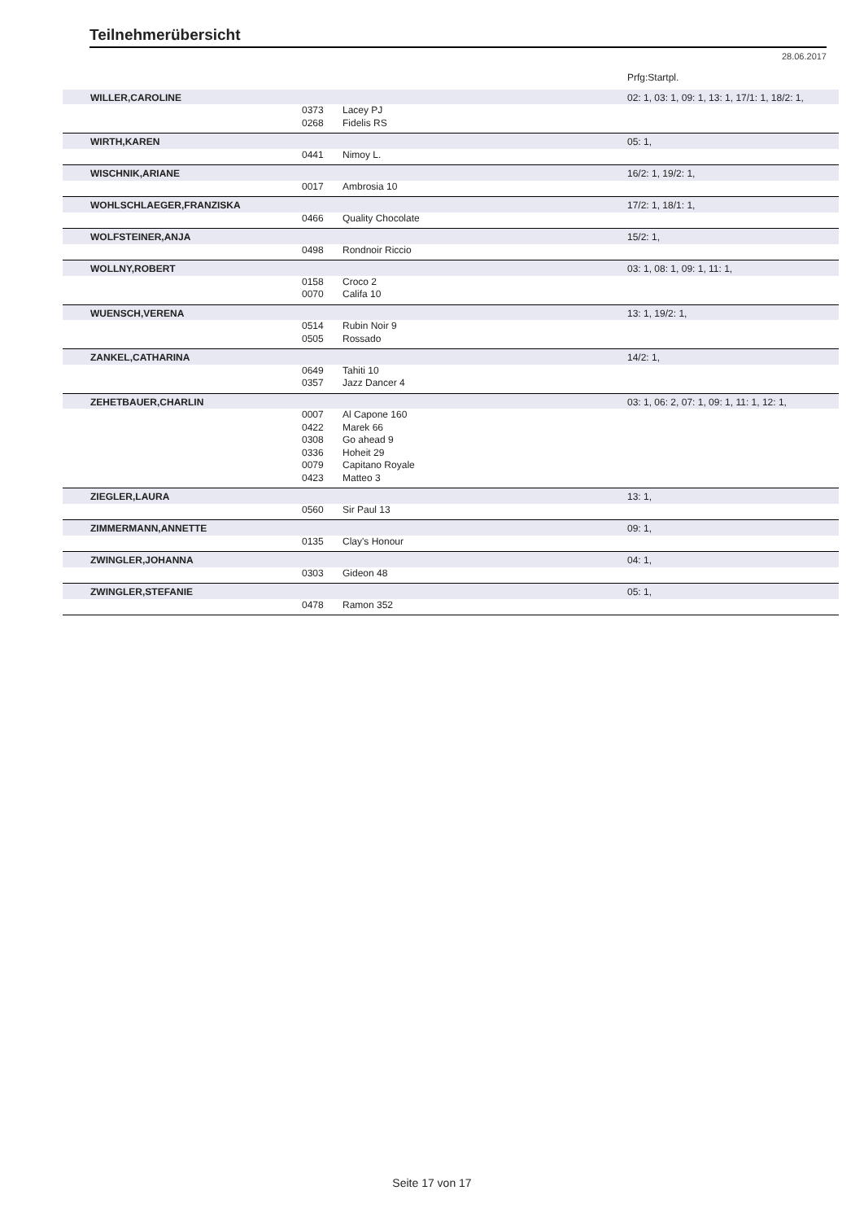Teilnehmerübersicht
28.06.2017
| | | | Prfg:Startpl. |
| WILLER,CAROLINE | | | 02: 1, 03: 1, 09: 1, 13: 1, 17/1: 1, 18/2: 1, |
| | 0373 | Lacey PJ | |
| | 0268 | Fidelis RS | |
| WIRTH,KAREN | | | 05: 1, |
| | 0441 | Nimoy L. | |
| WISCHNIK,ARIANE | | | 16/2: 1, 19/2: 1, |
| | 0017 | Ambrosia 10 | |
| WOHLSCHLAEGER,FRANZISKA | | | 17/2: 1, 18/1: 1, |
| | 0466 | Quality Chocolate | |
| WOLFSTEINER,ANJA | | | 15/2: 1, |
| | 0498 | Rondnoir Riccio | |
| WOLLNY,ROBERT | | | 03: 1, 08: 1, 09: 1, 11: 1, |
| | 0158 | Croco 2 | |
| | 0070 | Califa 10 | |
| WUENSCH,VERENA | | | 13: 1, 19/2: 1, |
| | 0514 | Rubin Noir 9 | |
| | 0505 | Rossado | |
| ZANKEL,CATHARINA | | | 14/2: 1, |
| | 0649 | Tahiti 10 | |
| | 0357 | Jazz Dancer 4 | |
| ZEHETBAUER,CHARLIN | | | 03: 1, 06: 2, 07: 1, 09: 1, 11: 1, 12: 1, |
| | 0007 | Al Capone 160 | |
| | 0422 | Marek 66 | |
| | 0308 | Go ahead 9 | |
| | 0336 | Hoheit 29 | |
| | 0079 | Capitano Royale | |
| | 0423 | Matteo 3 | |
| ZIEGLER,LAURA | | | 13: 1, |
| | 0560 | Sir Paul 13 | |
| ZIMMERMANN,ANNETTE | | | 09: 1, |
| | 0135 | Clay's Honour | |
| ZWINGLER,JOHANNA | | | 04: 1, |
| | 0303 | Gideon 48 | |
| ZWINGLER,STEFANIE | | | 05: 1, |
| | 0478 | Ramon 352 | |
Seite 17 von 17